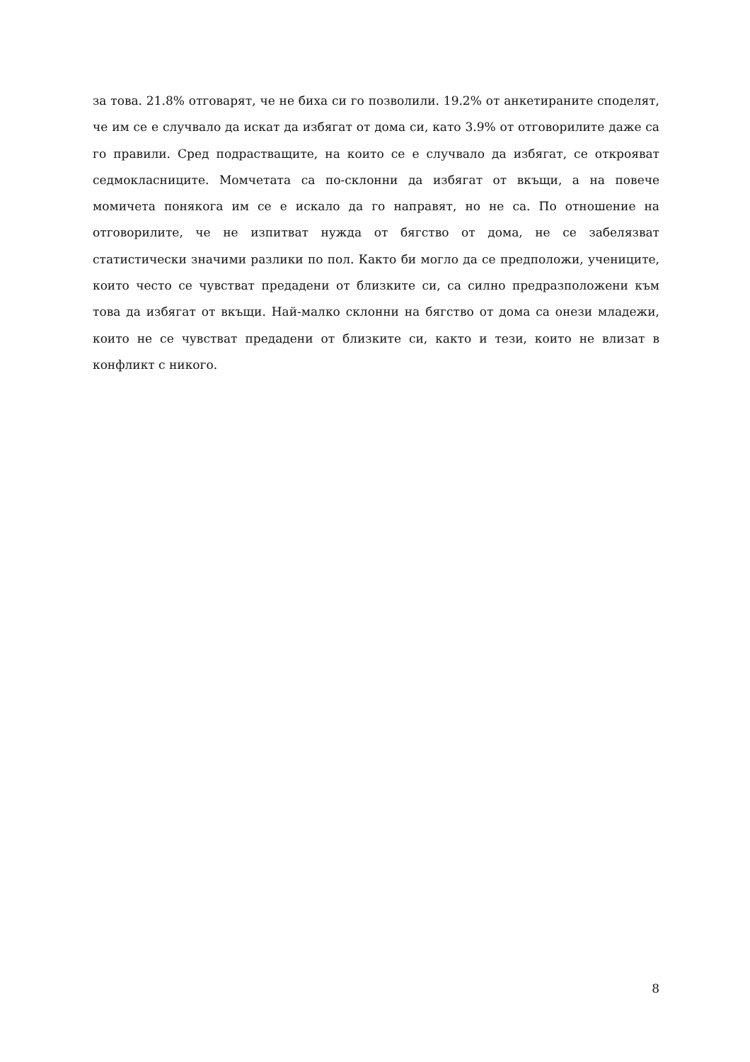за това. 21.8% отговарят, че не биха си го позволили. 19.2% от анкетираните споделят, че им се е случвало да искат да избягат от дома си, като 3.9% от отговорилите даже са го правили. Сред подрастващите, на които се е случвало да избягат, се открояват седмокласниците. Момчетата са по-склонни да избягат от вкъщи, а на повече момичета понякога им се е искало да го направят, но не са. По отношение на отговорилите, че не изпитват нужда от бягство от дома, не се забелязват статистически значими разлики по пол. Както би могло да се предположи, учениците, които често се чувстват предадени от близките си, са силно предразположени към това да избягат от вкъщи. Най-малко склонни на бягство от дома са онези младежи, които не се чувстват предадени от близките си, както и тези, които не влизат в конфликт с никого.
8